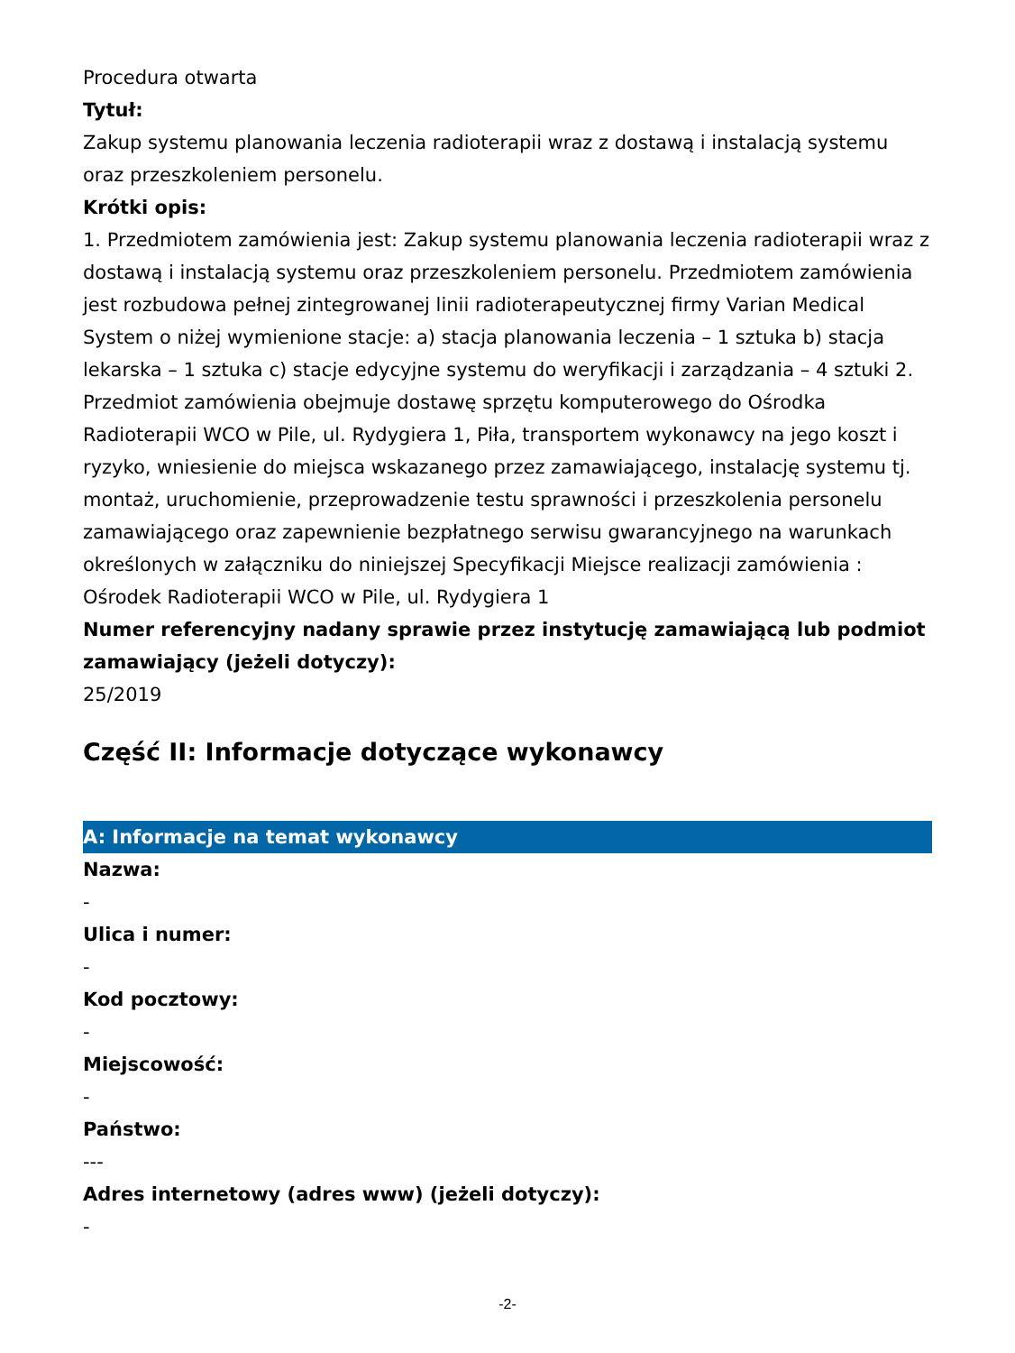Procedura otwarta
Tytuł:
Zakup systemu planowania leczenia radioterapii wraz z dostawą i instalacją systemu oraz przeszkoleniem personelu.
Krótki opis:
1. Przedmiotem zamówienia jest: Zakup systemu planowania leczenia radioterapii wraz z dostawą i instalacją systemu oraz przeszkoleniem personelu. Przedmiotem zamówienia jest rozbudowa pełnej zintegrowanej linii radioterapeutycznej firmy Varian Medical System o niżej wymienione stacje: a) stacja planowania leczenia – 1 sztuka b) stacja lekarska – 1 sztuka c) stacje edycyjne systemu do weryfikacji i zarządzania – 4 sztuki 2. Przedmiot zamówienia obejmuje dostawę sprzętu komputerowego do Ośrodka Radioterapii WCO w Pile, ul. Rydygiera 1, Piła, transportem wykonawcy na jego koszt i ryzyko, wniesienie do miejsca wskazanego przez zamawiającego, instalację systemu tj. montaż, uruchomienie, przeprowadzenie testu sprawności i przeszkolenia personelu zamawiającego oraz zapewnienie bezpłatnego serwisu gwarancyjnego na warunkach określonych w załączniku do niniejszej Specyfikacji Miejsce realizacji zamówienia : Ośrodek Radioterapii WCO w Pile, ul. Rydygiera 1
Numer referencyjny nadany sprawie przez instytucję zamawiającą lub podmiot zamawiający (jeżeli dotyczy):
25/2019
Część II: Informacje dotyczące wykonawcy
A: Informacje na temat wykonawcy
Nazwa:
-
Ulica i numer:
-
Kod pocztowy:
-
Miejscowość:
-
Państwo:
---
Adres internetowy (adres www) (jeżeli dotyczy):
-
-2-